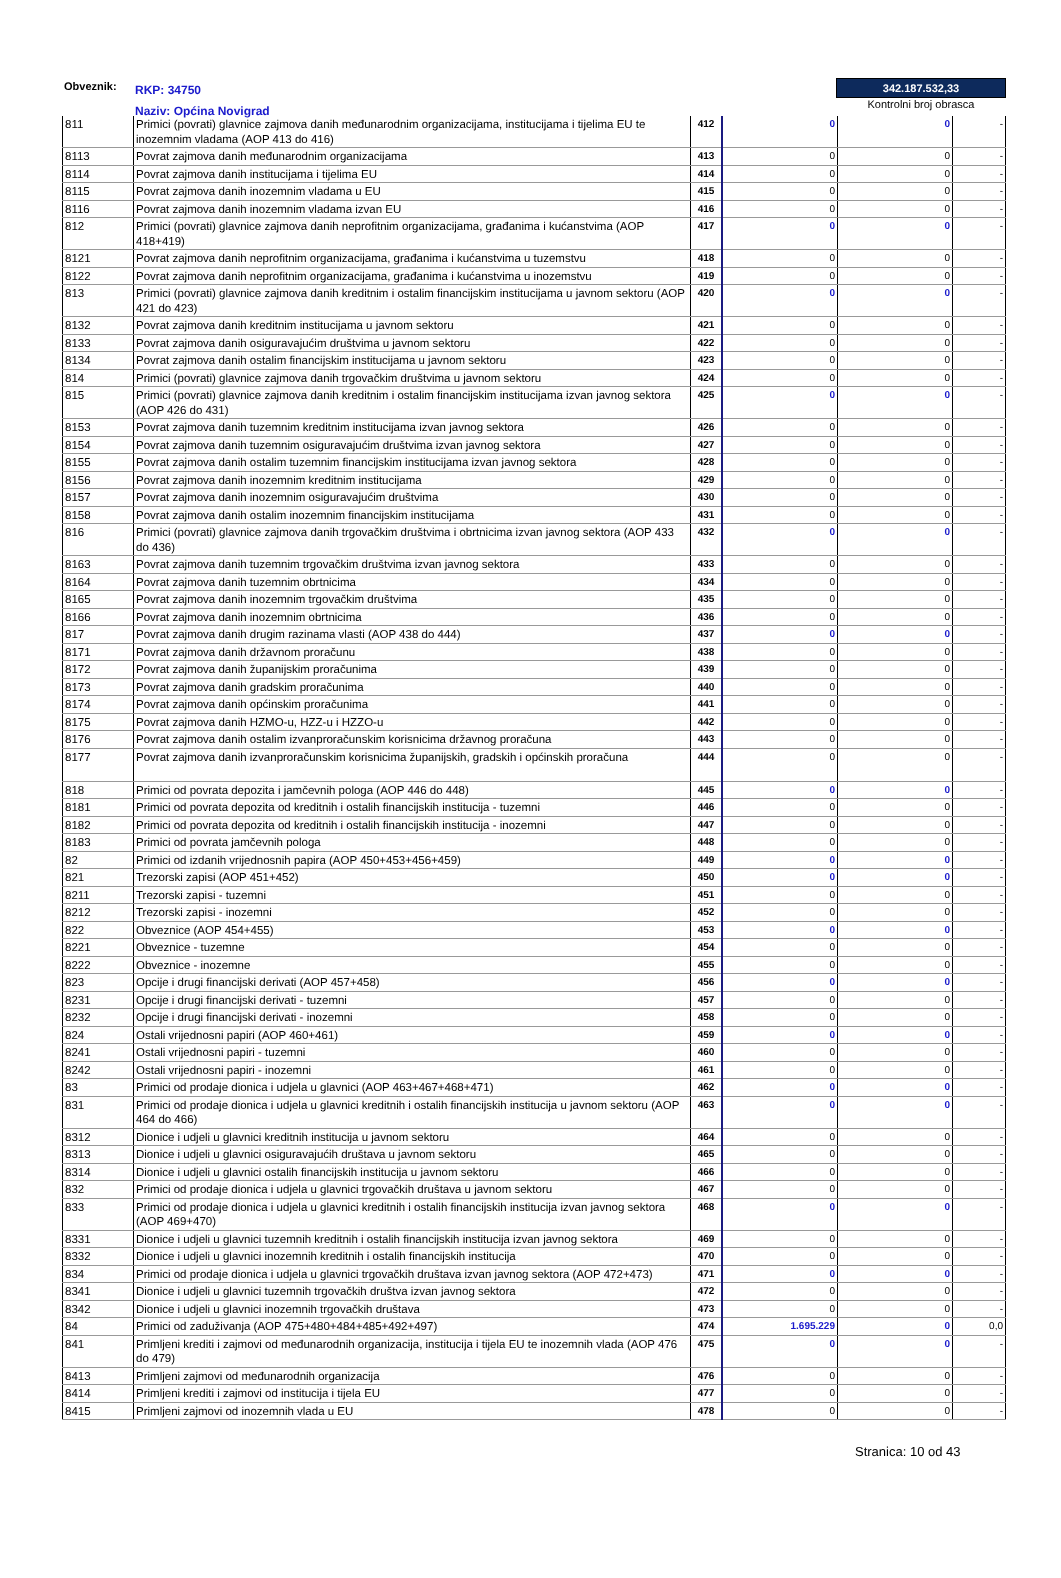Obveznik:
RKP: 34750
Naziv: Općina Novigrad
342.187.532,33
Kontrolni broj obrasca
| 811 | Primici (povrati) glavnice zajmova danih međunarodnim organizacijama, institucijama i tijelima EU te inozemnim vladama (AOP 413 do 416) | 412 | 0 | 0 | - |
| 8113 | Povrat zajmova danih međunarodnim organizacijama | 413 | 0 | 0 | - |
| 8114 | Povrat zajmova danih institucijama i tijelima EU | 414 | 0 | 0 | - |
| 8115 | Povrat zajmova danih inozemnim vladama u EU | 415 | 0 | 0 | - |
| 8116 | Povrat zajmova danih inozemnim vladama izvan EU | 416 | 0 | 0 | - |
| 812 | Primici (povrati) glavnice zajmova danih neprofitnim organizacijama, građanima i kućanstvima (AOP 418+419) | 417 | 0 | 0 | - |
| 8121 | Povrat zajmova danih neprofitnim organizacijama, građanima i kućanstvima u tuzemstvu | 418 | 0 | 0 | - |
| 8122 | Povrat zajmova danih neprofitnim organizacijama, građanima i kućanstvima u inozemstvu | 419 | 0 | 0 | - |
| 813 | Primici (povrati) glavnice zajmova danih kreditnim i ostalim financijskim institucijama u javnom sektoru (AOP 421 do 423) | 420 | 0 | 0 | - |
| 8132 | Povrat zajmova danih kreditnim institucijama u javnom sektoru | 421 | 0 | 0 | - |
| 8133 | Povrat zajmova danih osiguravajućim društvima u javnom sektoru | 422 | 0 | 0 | - |
| 8134 | Povrat zajmova danih ostalim financijskim institucijama u javnom sektoru | 423 | 0 | 0 | - |
| 814 | Primici (povrati) glavnice zajmova danih trgovačkim društvima u javnom sektoru | 424 | 0 | 0 | - |
| 815 | Primici (povrati) glavnice zajmova danih kreditnim i ostalim financijskim institucijama izvan javnog sektora (AOP 426 do 431) | 425 | 0 | 0 | - |
| 8153 | Povrat zajmova danih tuzemnim kreditnim institucijama izvan javnog sektora | 426 | 0 | 0 | - |
| 8154 | Povrat zajmova danih tuzemnim osiguravajućim društvima izvan javnog sektora | 427 | 0 | 0 | - |
| 8155 | Povrat zajmova danih ostalim tuzemnim financijskim institucijama izvan javnog sektora | 428 | 0 | 0 | - |
| 8156 | Povrat zajmova danih inozemnim kreditnim institucijama | 429 | 0 | 0 | - |
| 8157 | Povrat zajmova danih inozemnim osiguravajućim društvima | 430 | 0 | 0 | - |
| 8158 | Povrat zajmova danih ostalim inozemnim financijskim institucijama | 431 | 0 | 0 | - |
| 816 | Primici (povrati) glavnice zajmova danih trgovačkim društvima i obrtnicima izvan javnog sektora (AOP 433 do 436) | 432 | 0 | 0 | - |
| 8163 | Povrat zajmova danih tuzemnim trgovačkim društvima izvan javnog sektora | 433 | 0 | 0 | - |
| 8164 | Povrat zajmova danih tuzemnim obrtnicima | 434 | 0 | 0 | - |
| 8165 | Povrat zajmova danih inozemnim trgovačkim društvima | 435 | 0 | 0 | - |
| 8166 | Povrat zajmova danih inozemnim obrtnicima | 436 | 0 | 0 | - |
| 817 | Povrat zajmova danih drugim razinama vlasti (AOP 438 do 444) | 437 | 0 | 0 | - |
| 8171 | Povrat zajmova danih državnom proračunu | 438 | 0 | 0 | - |
| 8172 | Povrat zajmova danih županijskim proračunima | 439 | 0 | 0 | - |
| 8173 | Povrat zajmova danih gradskim proračunima | 440 | 0 | 0 | - |
| 8174 | Povrat zajmova danih općinskim proračunima | 441 | 0 | 0 | - |
| 8175 | Povrat zajmova danih HZMO-u, HZZ-u i HZZO-u | 442 | 0 | 0 | - |
| 8176 | Povrat zajmova danih ostalim izvanproračunskim korisnicima državnog proračuna | 443 | 0 | 0 | - |
| 8177 | Povrat zajmova danih izvanproračunskim korisnicima županijskih, gradskih i općinskih proračuna | 444 | 0 | 0 | - |
| 818 | Primici od povrata depozita i jamčevnih pologa (AOP 446 do 448) | 445 | 0 | 0 | - |
| 8181 | Primici od povrata depozita od kreditnih i ostalih financijskih institucija - tuzemni | 446 | 0 | 0 | - |
| 8182 | Primici od povrata depozita od kreditnih i ostalih financijskih institucija - inozemni | 447 | 0 | 0 | - |
| 8183 | Primici od povrata jamčevnih pologa | 448 | 0 | 0 | - |
| 82 | Primici od izdanih vrijednosnih papira (AOP 450+453+456+459) | 449 | 0 | 0 | - |
| 821 | Trezorski zapisi (AOP 451+452) | 450 | 0 | 0 | - |
| 8211 | Trezorski zapisi - tuzemni | 451 | 0 | 0 | - |
| 8212 | Trezorski zapisi - inozemni | 452 | 0 | 0 | - |
| 822 | Obveznice (AOP 454+455) | 453 | 0 | 0 | - |
| 8221 | Obveznice - tuzemne | 454 | 0 | 0 | - |
| 8222 | Obveznice - inozemne | 455 | 0 | 0 | - |
| 823 | Opcije i drugi financijski derivati (AOP 457+458) | 456 | 0 | 0 | - |
| 8231 | Opcije i drugi financijski derivati - tuzemni | 457 | 0 | 0 | - |
| 8232 | Opcije i drugi financijski derivati - inozemni | 458 | 0 | 0 | - |
| 824 | Ostali vrijednosni papiri (AOP 460+461) | 459 | 0 | 0 | - |
| 8241 | Ostali vrijednosni papiri - tuzemni | 460 | 0 | 0 | - |
| 8242 | Ostali vrijednosni papiri - inozemni | 461 | 0 | 0 | - |
| 83 | Primici od prodaje dionica i udjela u glavnici (AOP 463+467+468+471) | 462 | 0 | 0 | - |
| 831 | Primici od prodaje dionica i udjela u glavnici kreditnih i ostalih financijskih institucija u javnom sektoru (AOP 464 do 466) | 463 | 0 | 0 | - |
| 8312 | Dionice i udjeli u glavnici kreditnih institucija u javnom sektoru | 464 | 0 | 0 | - |
| 8313 | Dionice i udjeli u glavnici osiguravajućih društava u javnom sektoru | 465 | 0 | 0 | - |
| 8314 | Dionice i udjeli u glavnici ostalih financijskih institucija u javnom sektoru | 466 | 0 | 0 | - |
| 832 | Primici od prodaje dionica i udjela u glavnici trgovačkih društava u javnom sektoru | 467 | 0 | 0 | - |
| 833 | Primici od prodaje dionica i udjela u glavnici kreditnih i ostalih financijskih institucija izvan javnog sektora (AOP 469+470) | 468 | 0 | 0 | - |
| 8331 | Dionice i udjeli u glavnici tuzemnih kreditnih i ostalih financijskih institucija izvan javnog sektora | 469 | 0 | 0 | - |
| 8332 | Dionice i udjeli u glavnici inozemnih kreditnih i ostalih financijskih institucija | 470 | 0 | 0 | - |
| 834 | Primici od prodaje dionica i udjela u glavnici trgovačkih društava izvan javnog sektora (AOP 472+473) | 471 | 0 | 0 | - |
| 8341 | Dionice i udjeli u glavnici tuzemnih trgovačkih društva izvan javnog sektora | 472 | 0 | 0 | - |
| 8342 | Dionice i udjeli u glavnici inozemnih trgovačkih društava | 473 | 0 | 0 | - |
| 84 | Primici od zaduživanja (AOP 475+480+484+485+492+497) | 474 | 1.695.229 | 0 | 0,0 |
| 841 | Primljeni krediti i zajmovi od međunarodnih organizacija, institucija i tijela EU te inozemnih vlada (AOP 476 do 479) | 475 | 0 | 0 | - |
| 8413 | Primljeni zajmovi od međunarodnih organizacija | 476 | 0 | 0 | - |
| 8414 | Primljeni krediti i zajmovi od institucija i tijela EU | 477 | 0 | 0 | - |
| 8415 | Primljeni zajmovi od inozemnih vlada u EU | 478 | 0 | 0 | - |
Stranica: 10 od 43